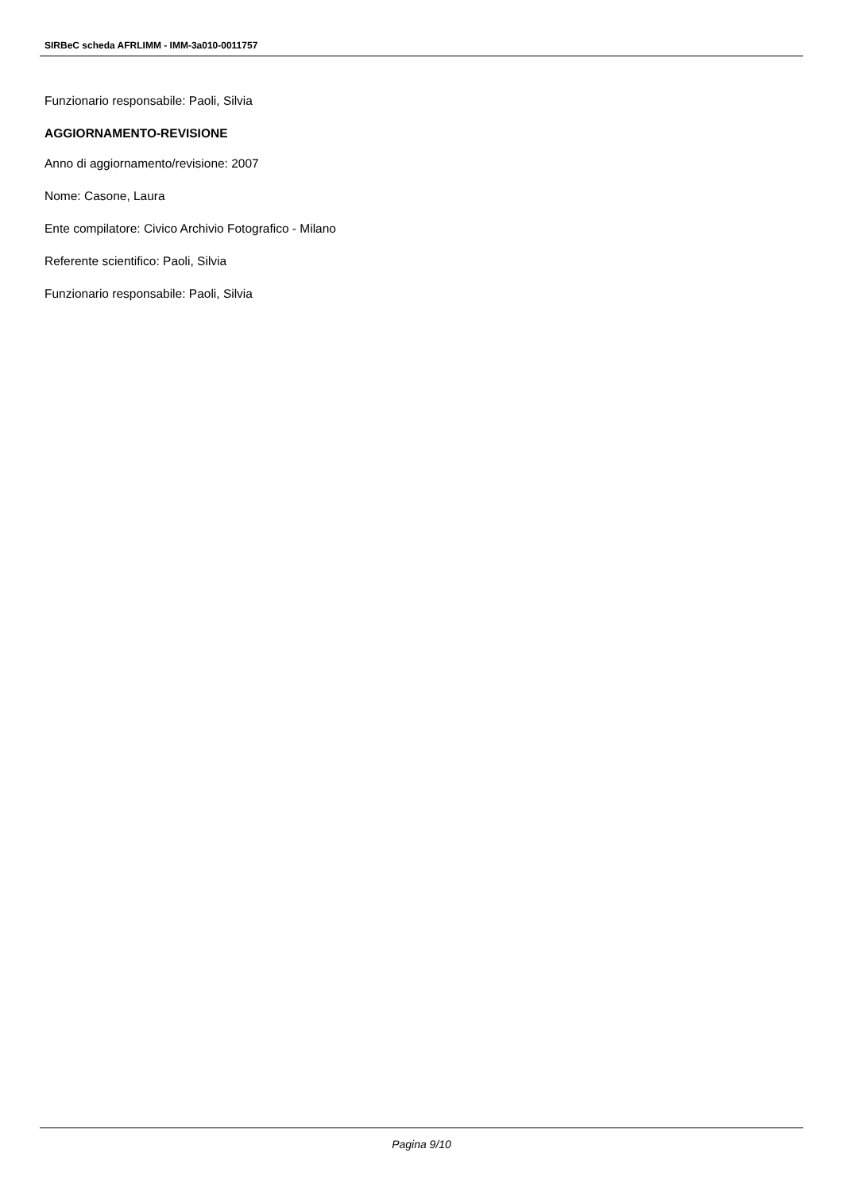SIRBeC scheda AFRLIMM - IMM-3a010-0011757
Funzionario responsabile: Paoli, Silvia
AGGIORNAMENTO-REVISIONE
Anno di aggiornamento/revisione: 2007
Nome: Casone, Laura
Ente compilatore: Civico Archivio Fotografico - Milano
Referente scientifico: Paoli, Silvia
Funzionario responsabile: Paoli, Silvia
Pagina 9/10